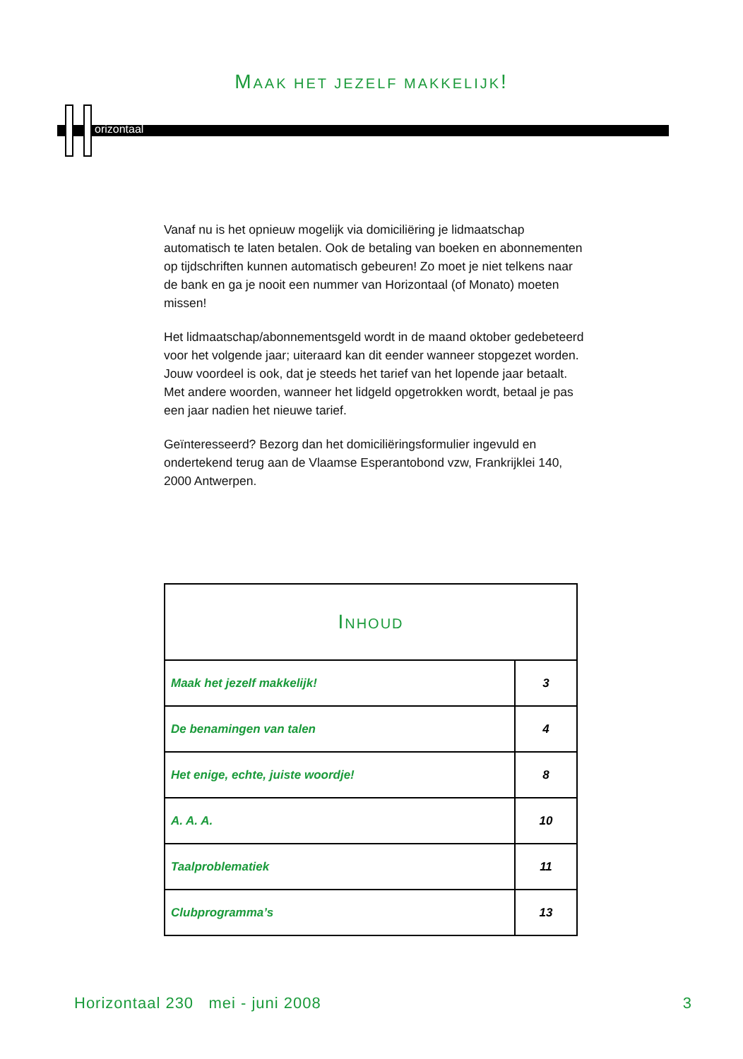MAAK HET JEZELF MAKKELIJK!
orizontaal
Vanaf nu is het opnieuw mogelijk via domiciliëring je lidmaatschap automatisch te laten betalen. Ook de betaling van boeken en abonnementen op tijdschriften kunnen automatisch gebeuren! Zo moet je niet telkens naar de bank en ga je nooit een nummer van Horizontaal (of Monato) moeten missen!
Het lidmaatschap/abonnementsgeld wordt in de maand oktober gedebeteerd voor het volgende jaar; uiteraard kan dit eender wanneer stopgezet worden. Jouw voordeel is ook, dat je steeds het tarief van het lopende jaar betaalt. Met andere woorden, wanneer het lidgeld opgetrokken wordt, betaal je pas een jaar nadien het nieuwe tarief.
Geïnteresseerd? Bezorg dan het domiciliëringsformulier ingevuld en ondertekend terug aan de Vlaamse Esperantobond vzw, Frankrijklei 140, 2000 Antwerpen.
| I NHOUD | |
| --- | --- |
| Maak het jezelf makkelijk! | 3 |
| De benamingen van talen | 4 |
| Het enige, echte, juiste woordje! | 8 |
| A. A. A. | 10 |
| Taalproblematiek | 11 |
| Clubprogramma’s | 13 |
Horizontaal 230 mei - juni 2008 3